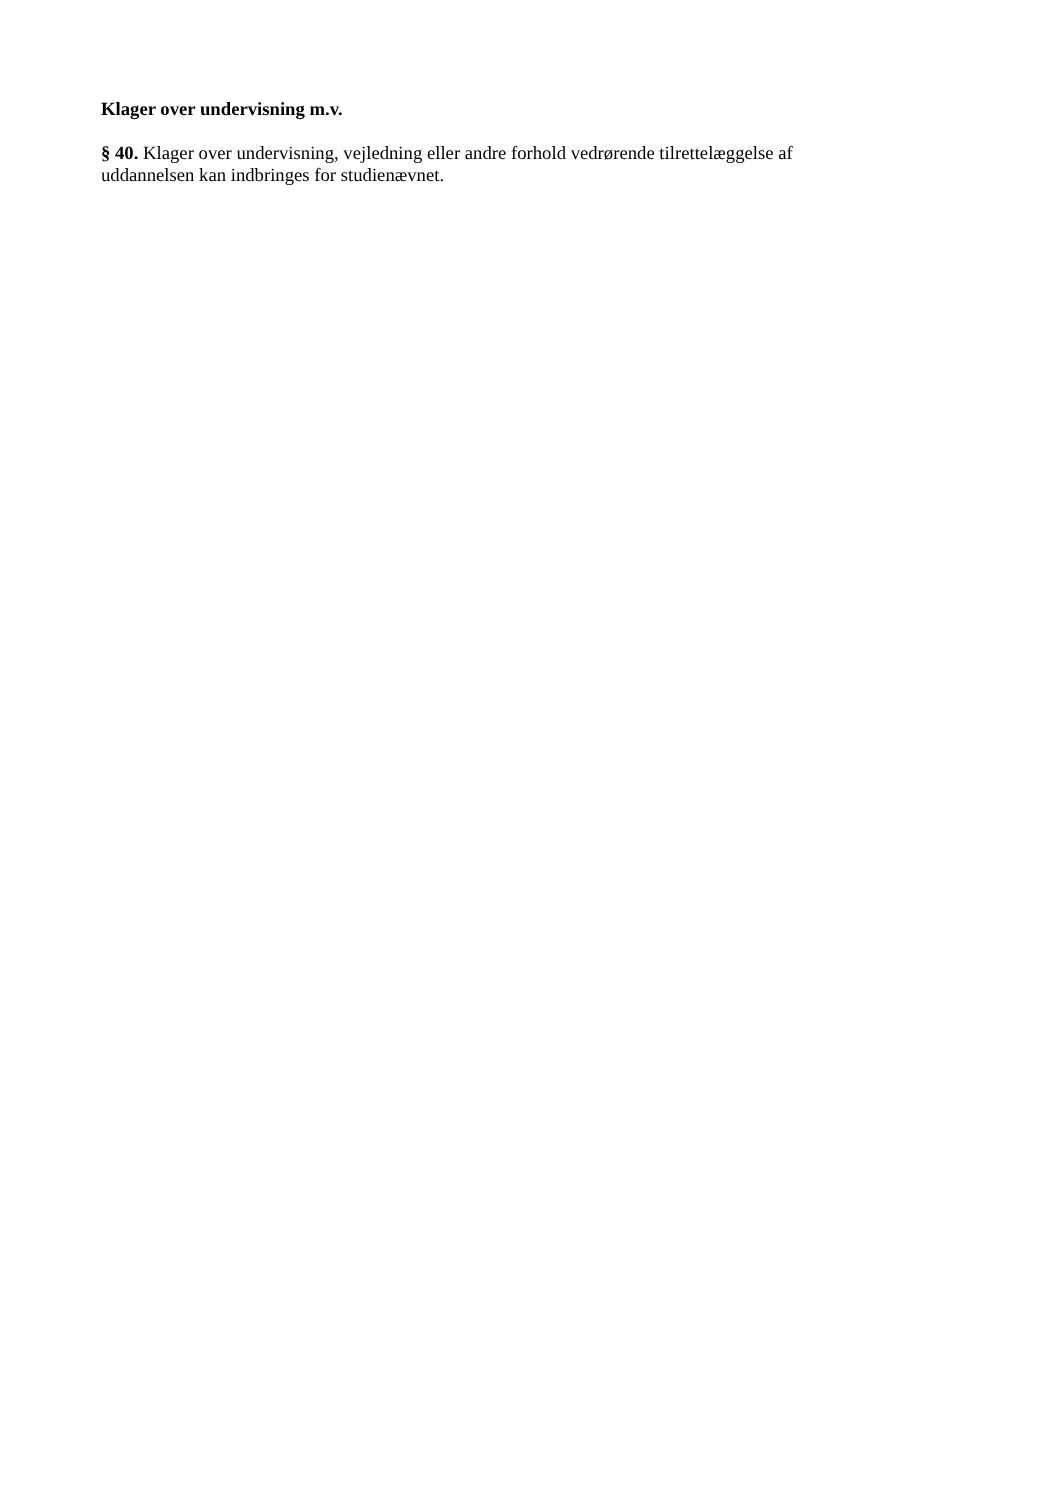Klager over undervisning m.v.
§ 40. Klager over undervisning, vejledning eller andre forhold vedrørende tilrettelæggelse af
uddannelsen kan indbringes for studienævnet.